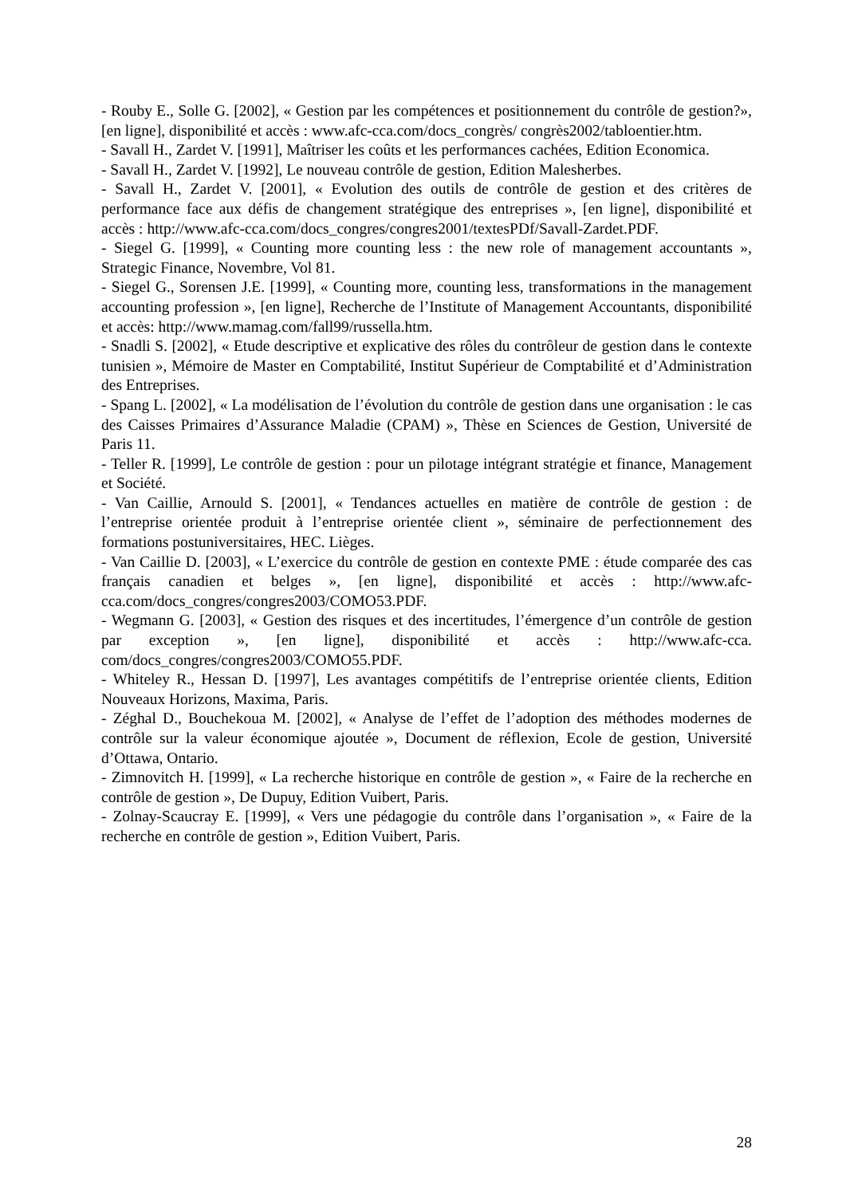- Rouby E., Solle G. [2002], « Gestion par les compétences et positionnement du contrôle de gestion?», [en ligne], disponibilité et accès : www.afc-cca.com/docs_congrès/ congrès2002/tabloentier.htm.
- Savall H., Zardet V. [1991], Maîtriser les coûts et les performances cachées, Edition Economica.
- Savall H., Zardet V. [1992], Le nouveau contrôle de gestion, Edition Malesherbes.
- Savall H., Zardet V. [2001], « Evolution des outils de contrôle de gestion et des critères de performance face aux défis de changement stratégique des entreprises », [en ligne], disponibilité et accès : http://www.afc-cca.com/docs_congres/congres2001/textesPDf/Savall-Zardet.PDF.
- Siegel G. [1999], « Counting more counting less : the new role of management accountants », Strategic Finance, Novembre, Vol 81.
- Siegel G., Sorensen J.E. [1999], « Counting more, counting less, transformations in the management accounting profession », [en ligne], Recherche de l’Institute of Management Accountants, disponibilité et accès: http://www.mamag.com/fall99/russella.htm.
- Snadli S. [2002], « Etude descriptive et explicative des rôles du contrôleur de gestion dans le contexte tunisien », Mémoire de Master en Comptabilité, Institut Supérieur de Comptabilité et d’Administration des Entreprises.
- Spang L. [2002], « La modélisation de l’évolution du contrôle de gestion dans une organisation : le cas des Caisses Primaires d’Assurance Maladie (CPAM) », Thèse en Sciences de Gestion, Université de Paris 11.
- Teller R. [1999], Le contrôle de gestion : pour un pilotage intégrant stratégie et finance, Management et Société.
- Van Caillie, Arnould S. [2001], « Tendances actuelles en matière de contrôle de gestion : de l’entreprise orientée produit à l’entreprise orientée client », séminaire de perfectionnement des formations postuniversitaires, HEC. Lièges.
- Van Caillie D. [2003], « L’exercice du contrôle de gestion en contexte PME : étude comparée des cas français canadien et belges », [en ligne], disponibilité et accès : http://www.afc-cca.com/docs_congres/congres2003/COMO53.PDF.
- Wegmann G. [2003], « Gestion des risques et des incertitudes, l’émergence d’un contrôle de gestion par exception », [en ligne], disponibilité et accès : http://www.afc-cca. com/docs_congres/congres2003/COMO55.PDF.
- Whiteley R., Hessan D. [1997], Les avantages compétitifs de l’entreprise orientée clients, Edition Nouveaux Horizons, Maxima, Paris.
- Zéghal D., Bouchekoua M. [2002], « Analyse de l’effet de l’adoption des méthodes modernes de contrôle sur la valeur économique ajoutée », Document de réflexion, Ecole de gestion, Université d’Ottawa, Ontario.
- Zimnovitch H. [1999], « La recherche historique en contrôle de gestion », « Faire de la recherche en contrôle de gestion », De Dupuy, Edition Vuibert, Paris.
- Zolnay-Scaucray E. [1999], « Vers une pédagogie du contrôle dans l’organisation », « Faire de la recherche en contrôle de gestion », Edition Vuibert, Paris.
28